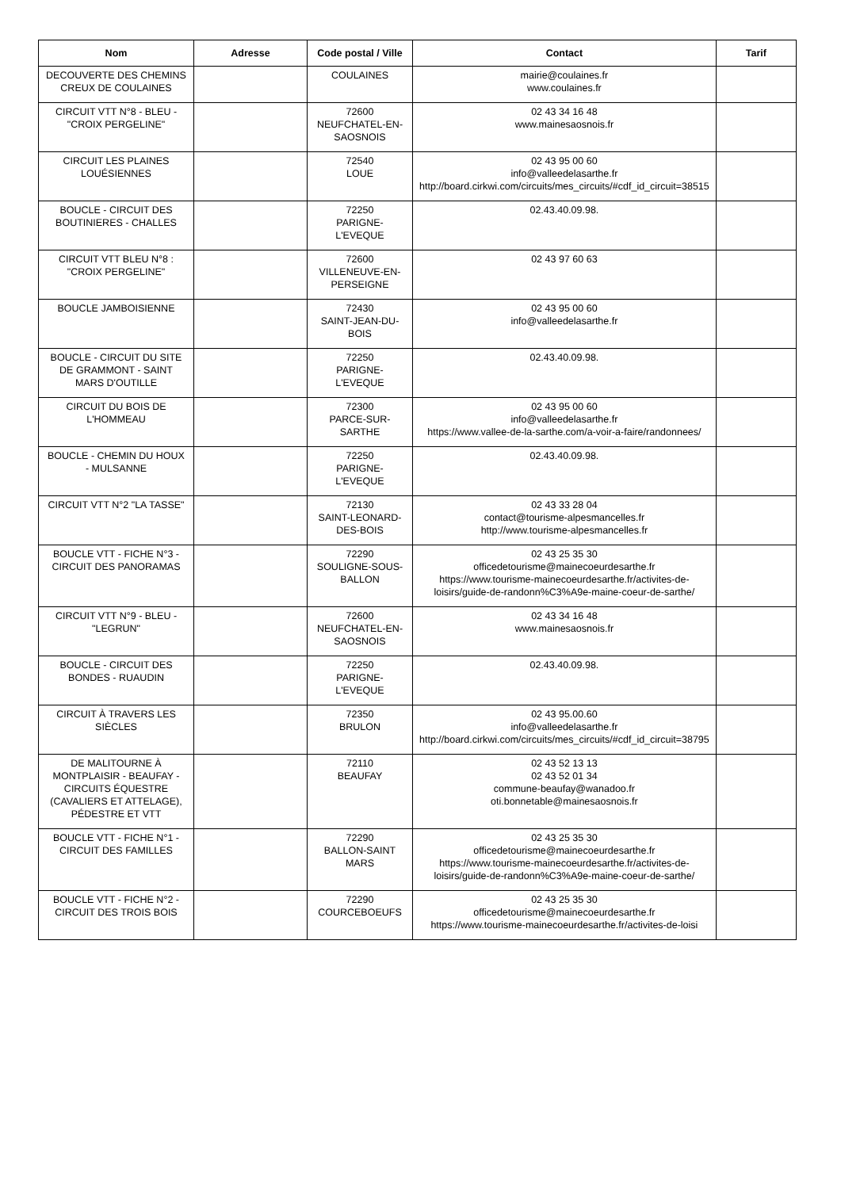| Nom | Adresse | Code postal / Ville | Contact | Tarif |
| --- | --- | --- | --- | --- |
| DECOUVERTE DES CHEMINS CREUX DE COULAINES | | COULAINES | mairie@coulaines.fr www.coulaines.fr | |
| CIRCUIT VTT N°8 - BLEU - "CROIX PERGELINE" | | 72600 NEUFCHATEL-EN-SAOSNOIS | 02 43 34 16 48 www.mainesaosnois.fr | |
| CIRCUIT LES PLAINES LOUÉSIENNES | | 72540 LOUE | 02 43 95 00 60 info@valleedelasarthe.fr http://board.cirkwi.com/circuits/mes_circuits/#cdf_id_circuit=38515 | |
| BOUCLE - CIRCUIT DES BOUTINIERES - CHALLES | | 72250 PARIGNE-L'EVEQUE | 02.43.40.09.98. | |
| CIRCUIT VTT BLEU N°8 : "CROIX PERGELINE" | | 72600 VILLENEUVE-EN-PERSEIGNE | 02 43 97 60 63 | |
| BOUCLE JAMBOISIENNE | | 72430 SAINT-JEAN-DU-BOIS | 02 43 95 00 60 info@valleedelasarthe.fr | |
| BOUCLE - CIRCUIT DU SITE DE GRAMMONT - SAINT MARS D'OUTILLE | | 72250 PARIGNE-L'EVEQUE | 02.43.40.09.98. | |
| CIRCUIT DU BOIS DE L'HOMMEAU | | 72300 PARCE-SUR-SARTHE | 02 43 95 00 60 info@valleedelasarthe.fr https://www.vallee-de-la-sarthe.com/a-voir-a-faire/randonnees/ | |
| BOUCLE - CHEMIN DU HOUX - MULSANNE | | 72250 PARIGNE-L'EVEQUE | 02.43.40.09.98. | |
| CIRCUIT VTT N°2 "LA TASSE" | | 72130 SAINT-LEONARD-DES-BOIS | 02 43 33 28 04 contact@tourisme-alpesmancelles.fr http://www.tourisme-alpesmancelles.fr | |
| BOUCLE VTT - FICHE N°3 - CIRCUIT DES PANORAMAS | | 72290 SOULIGNE-SOUS-BALLON | 02 43 25 35 30 officedetourisme@mainecoeurdesarthe.fr https://www.tourisme-mainecoeurdesarthe.fr/activites-de-loisirs/guide-de-randonn%C3%A9e-maine-coeur-de-sarthe/ | |
| CIRCUIT VTT N°9 - BLEU - "LEGRUN" | | 72600 NEUFCHATEL-EN-SAOSNOIS | 02 43 34 16 48 www.mainesaosnois.fr | |
| BOUCLE - CIRCUIT DES BONDES - RUAUDIN | | 72250 PARIGNE-L'EVEQUE | 02.43.40.09.98. | |
| CIRCUIT À TRAVERS LES SIÈCLES | | 72350 BRULON | 02 43 95.00.60 info@valleedelasarthe.fr http://board.cirkwi.com/circuits/mes_circuits/#cdf_id_circuit=38795 | |
| DE MALITOURNE À MONTPLAISIR - BEAUFAY - CIRCUITS ÉQUESTRE (CAVALIERS ET ATTELAGE), PÉDESTRE ET VTT | | 72110 BEAUFAY | 02 43 52 13 13 02 43 52 01 34 commune-beaufay@wanadoo.fr oti.bonnetable@mainesaosnois.fr | |
| BOUCLE VTT - FICHE N°1 - CIRCUIT DES FAMILLES | | 72290 BALLON-SAINT MARS | 02 43 25 35 30 officedetourisme@mainecoeurdesarthe.fr https://www.tourisme-mainecoeurdesarthe.fr/activites-de-loisirs/guide-de-randonn%C3%A9e-maine-coeur-de-sarthe/ | |
| BOUCLE VTT - FICHE N°2 - CIRCUIT DES TROIS BOIS | | 72290 COURCEBOEUFS | 02 43 25 35 30 officedetourisme@mainecoeurdesarthe.fr https://www.tourisme-mainecoeurdesarthe.fr/activites-de-loisi | |